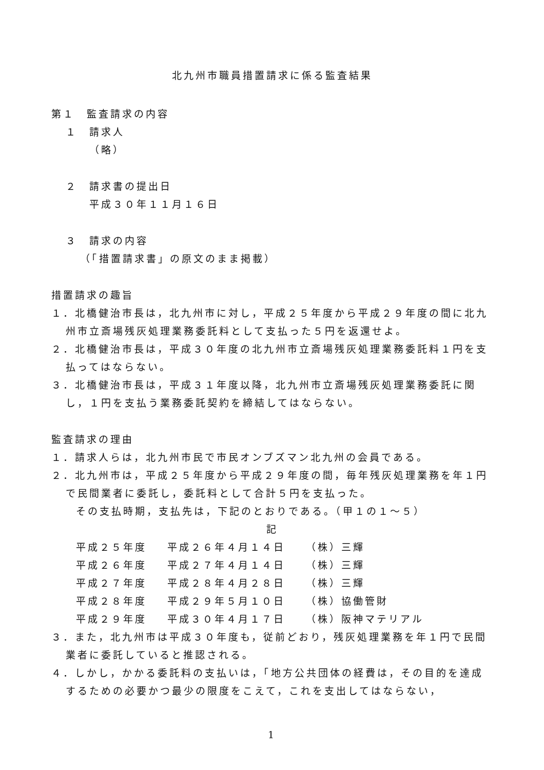北九州市職員措置請求に係る監査結果
第１　監査請求の内容
１　請求人
（略）
２　請求書の提出日
平成３０年１１月１６日
３　請求の内容
（「措置請求書」の原文のまま掲載）
措置請求の趣旨
１．北橋健治市長は，北九州市に対し，平成２５年度から平成２９年度の間に北九州市立斎場残灰処理業務委託料として支払った５円を返還せよ。
２．北橋健治市長は，平成３０年度の北九州市立斎場残灰処理業務委託料１円を支払ってはならない。
３．北橋健治市長は，平成３１年度以降，北九州市立斎場残灰処理業務委託に関し，１円を支払う業務委託契約を締結してはならない。
監査請求の理由
１．請求人らは，北九州市民で市民オンブズマン北九州の会員である。
２．北九州市は，平成２５年度から平成２９年度の間，毎年残灰処理業務を年１円で民間業者に委託し，委託料として合計５円を支払った。
その支払時期，支払先は，下記のとおりである。（甲１の１～５）
記
| 平成２５年度 | 平成２６年４月１４日 | （株）三輝 |
| 平成２６年度 | 平成２７年４月１４日 | （株）三輝 |
| 平成２７年度 | 平成２８年４月２８日 | （株）三輝 |
| 平成２８年度 | 平成２９年５月１０日 | （株）協働管財 |
| 平成２９年度 | 平成３０年４月１７日 | （株）阪神マテリアル |
３．また，北九州市は平成３０年度も，従前どおり，残灰処理業務を年１円で民間業者に委託していると推認される。
４．しかし，かかる委託料の支払いは，「地方公共団体の経費は，その目的を達成するための必要かつ最少の限度をこえて，これを支出してはならない，
1